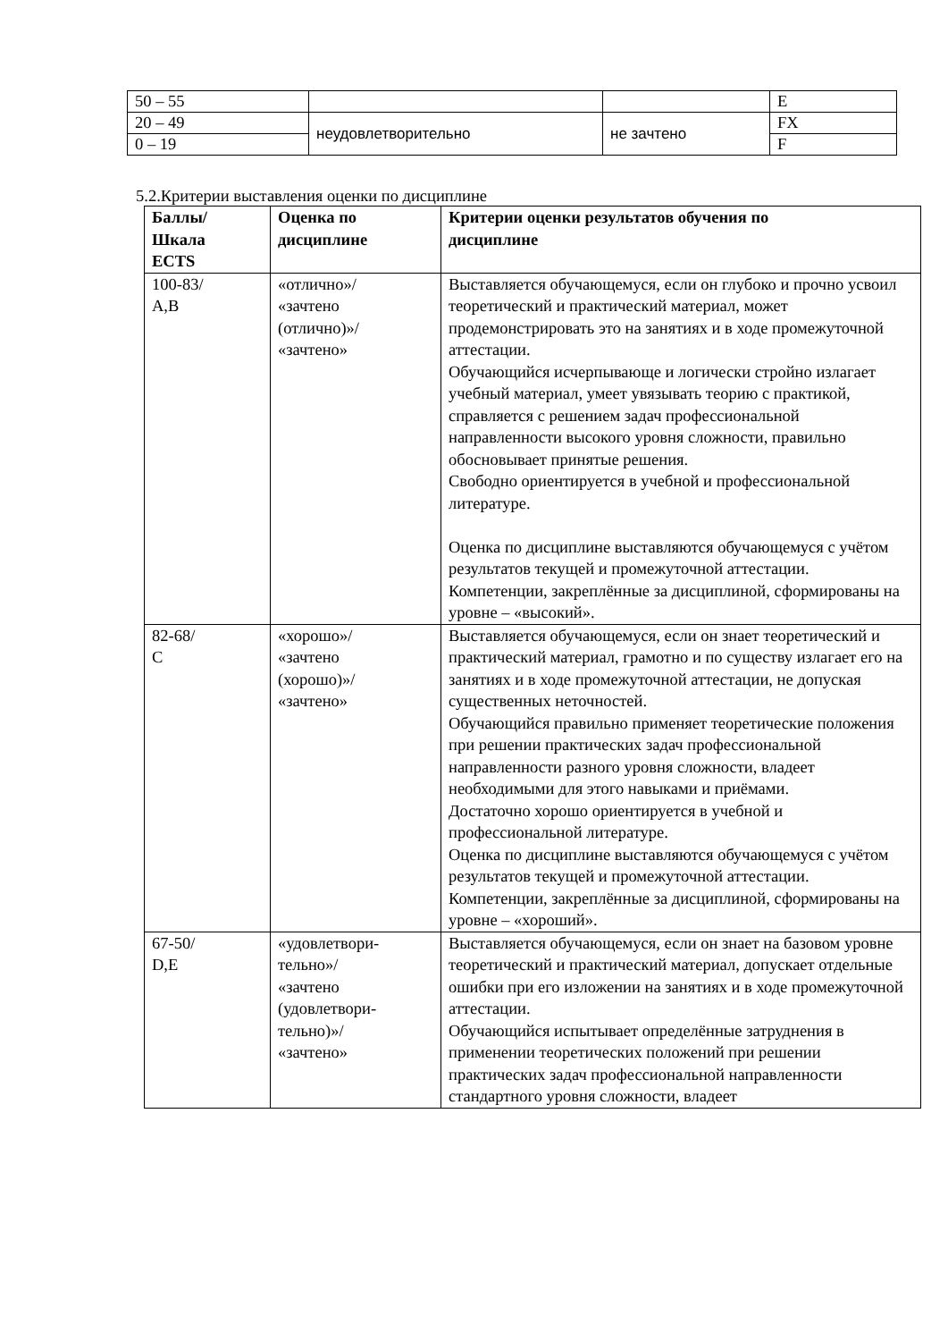| 50 – 55 | | | E |
| 20 – 49 | неудовлетворительно | не зачтено | FX |
| 0 – 19 | | | F |
5.2.Критерии выставления оценки по дисциплине
| Баллы/ Шкала ECTS | Оценка по дисциплине | Критерии оценки результатов обучения по дисциплине |
| --- | --- | --- |
| 100-83/ А,В | «отлично»/ «зачтено (отлично)»/ «зачтено» | Выставляется обучающемуся, если он глубоко и прочно усвоил теоретический и практический материал, может продемонстрировать это на занятиях и в ходе промежуточной аттестации. Обучающийся исчерпывающе и логически стройно излагает учебный материал, умеет увязывать теорию с практикой, справляется с решением задач профессиональной направленности высокого уровня сложности, правильно обосновывает принятые решения. Свободно ориентируется в учебной и профессиональной литературе. Оценка по дисциплине выставляются обучающемуся с учётом результатов текущей и промежуточной аттестации. Компетенции, закреплённые за дисциплиной, сформированы на уровне – «высокий». |
| 82-68/ С | «хорошо»/ «зачтено (хорошо)»/ «зачтено» | Выставляется обучающемуся, если он знает теоретический и практический материал, грамотно и по существу излагает его на занятиях и в ходе промежуточной аттестации, не допуская существенных неточностей. Обучающийся правильно применяет теоретические положения при решении практических задач профессиональной направленности разного уровня сложности, владеет необходимыми для этого навыками и приёмами. Достаточно хорошо ориентируется в учебной и профессиональной литературе. Оценка по дисциплине выставляются обучающемуся с учётом результатов текущей и промежуточной аттестации. Компетенции, закреплённые за дисциплиной, сформированы на уровне – «хороший». |
| 67-50/ D,Е | «удовлетвори- тельно»/ «зачтено (удовлетвори- тельно)»/ «зачтено» | Выставляется обучающемуся, если он знает на базовом уровне теоретический и практический материал, допускает отдельные ошибки при его изложении на занятиях и в ходе промежуточной аттестации. Обучающийся испытывает определённые затруднения в применении теоретических положений при решении практических задач профессиональной направленности стандартного уровня сложности, владеет |